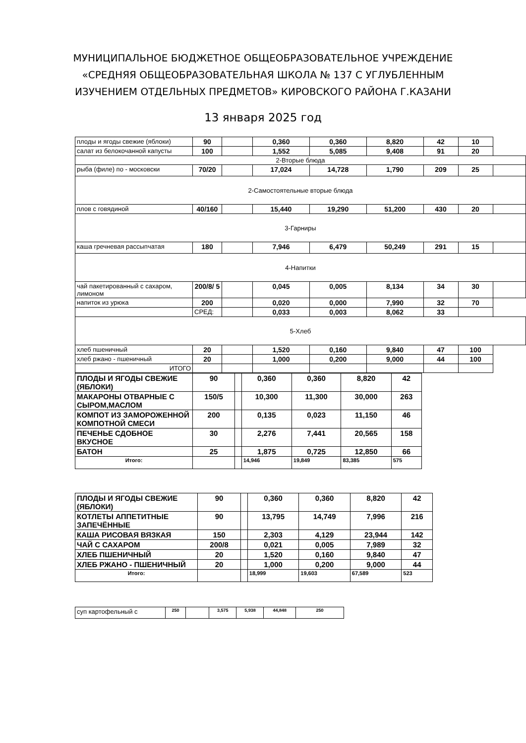МУНИЦИПАЛЬНОЕ БЮДЖЕТНОЕ ОБЩЕОБРАЗОВАТЕЛЬНОЕ УЧРЕЖДЕНИЕ
«СРЕДНЯЯ ОБЩЕОБРАЗОВАТЕЛЬНАЯ ШКОЛА № 137 С УГЛУБЛЕННЫМ
ИЗУЧЕНИЕМ ОТДЕЛЬНЫХ ПРЕДМЕТОВ» КИРОВСКОГО РАЙОНА Г.КАЗАНИ
13 января 2025 год
| плоды и ягоды свежие (яблоки) | 90 | | 0,360 | 0,360 | 8,820 | 42 | 10 | |
| салат из белокочанной капусты | 100 | | 1,552 | 5,085 | 9,408 | 91 | 20 | |
| 2-Вторые блюда | | | | | | | | |
| рыба (филе) по - московски | 70/20 | | 17,024 | 14,728 | 1,790 | 209 | 25 | |
| 2-Самостоятельные вторые блюда | | | | | | | | |
| плов с говядиной | 40/160 | | 15,440 | 19,290 | 51,200 | 430 | 20 | |
| 3-Гарниры | | | | | | | | |
| каша гречневая рассыпчатая | 180 | | 7,946 | 6,479 | 50,249 | 291 | 15 | |
| 4-Напитки | | | | | | | | |
| чай пакетированный с сахаром, лимоном | 200/8/ 5 | | 0,045 | 0,005 | 8,134 | 34 | 30 | |
| напиток из урюка | 200 | | 0,020 | 0,000 | 7,990 | 32 | 70 | |
| | СРЕД: | | 0,033 | 0,003 | 8,062 | 33 | | |
| 5-Хлеб | | | | | | | | |
| хлеб пшеничный | 20 | | 1,520 | 0,160 | 9,840 | 47 | 100 | |
| хлеб ржано - пшеничный | 20 | | 1,000 | 0,200 | 9,000 | 44 | 100 | |
| ИТОГО | | | | | | | | |
| ПЛОДЫ И ЯГОДЫ СВЕЖИЕ (ЯБЛОКИ) | 90 | | 0,360 | 0,360 | 8,820 | 42 |
| МАКАРОНЫ ОТВАРНЫЕ С СЫРОМ,МАСЛОМ | 150/5 | | 10,300 | 11,300 | 30,000 | 263 |
| КОМПОТ ИЗ ЗАМОРОЖЕННОЙ КОМПОТНОЙ СМЕСИ | 200 | | 0,135 | 0,023 | 11,150 | 46 |
| ПЕЧЕНЬЕ СДОБНОЕ ВКУСНОЕ | 30 | | 2,276 | 7,441 | 20,565 | 158 |
| БАТОН | 25 | | 1,875 | 0,725 | 12,850 | 66 |
| Итого: | | | 14,946 | 19,849 | 83,385 | 575 |
| ПЛОДЫ И ЯГОДЫ СВЕЖИЕ (ЯБЛОКИ) | 90 | | 0,360 | 0,360 | 8,820 | 42 |
| КОТЛЕТЫ АППЕТИТНЫЕ ЗАПЕЧЁННЫЕ | 90 | | 13,795 | 14,749 | 7,996 | 216 |
| КАША РИСОВАЯ ВЯЗКАЯ | 150 | | 2,303 | 4,129 | 23,944 | 142 |
| ЧАЙ С САХАРОМ | 200/8 | | 0,021 | 0,005 | 7,989 | 32 |
| ХЛЕБ ПШЕНИЧНЫЙ | 20 | | 1,520 | 0,160 | 9,840 | 47 |
| ХЛЕБ РЖАНО - ПШЕНИЧНЫЙ | 20 | | 1,000 | 0,200 | 9,000 | 44 |
| Итого: | | | 18,999 | 19,603 | 67,589 | 523 |
| суп картофельный с | 250 | | 3,575 | 5,938 | 44,848 | 250 |